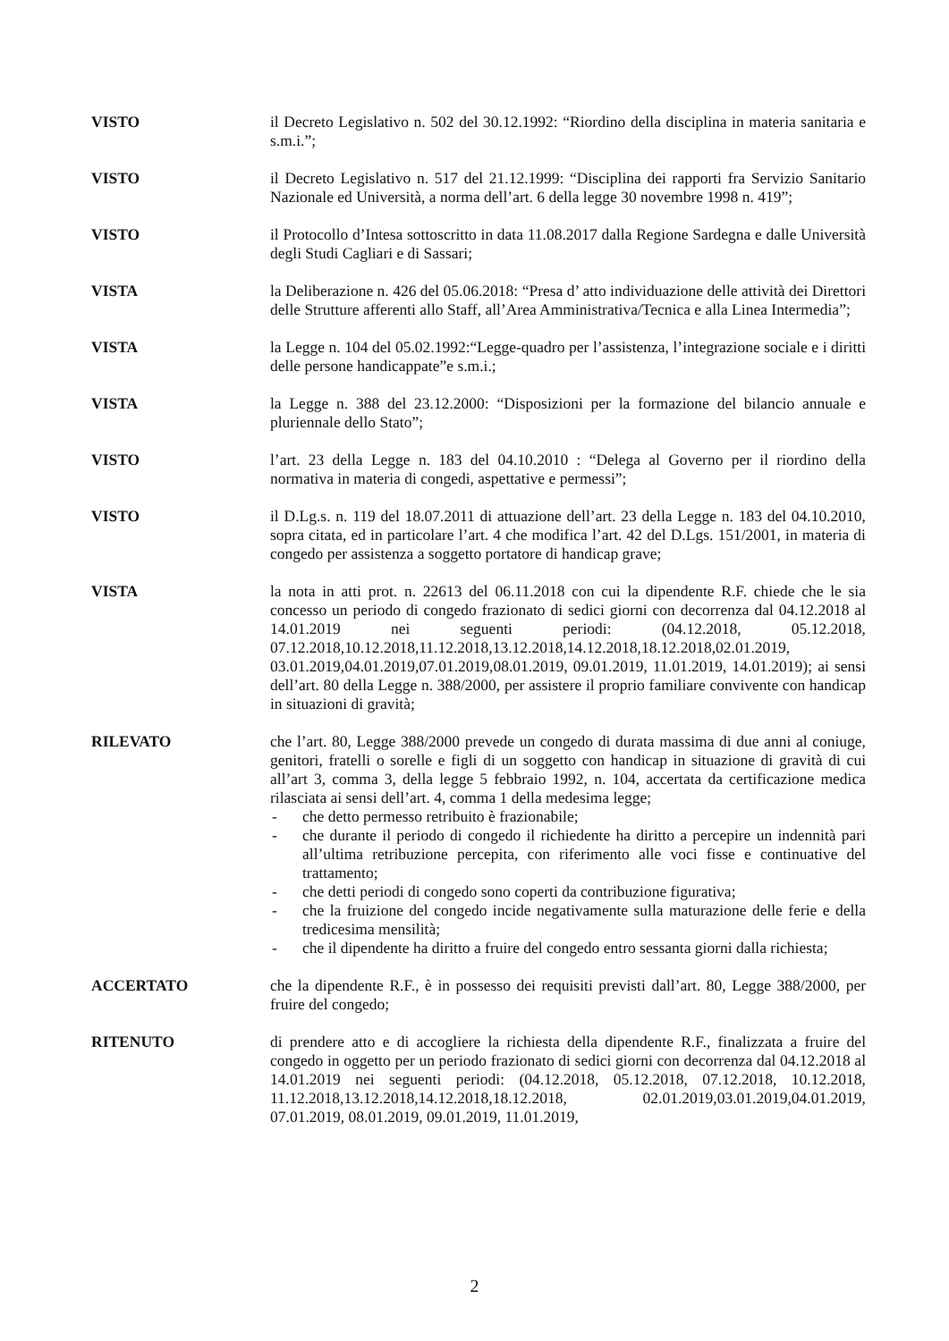VISTO il Decreto Legislativo n. 502 del 30.12.1992: “Riordino della disciplina in materia sanitaria e s.m.i.”;
VISTO il Decreto Legislativo n. 517 del 21.12.1999: “Disciplina dei rapporti fra Servizio Sanitario Nazionale ed Università, a norma dell’art. 6 della legge 30 novembre 1998 n. 419”;
VISTO il Protocollo d’Intesa sottoscritto in data 11.08.2017 dalla Regione Sardegna e dalle Università degli Studi Cagliari e di Sassari;
VISTA la Deliberazione n. 426 del 05.06.2018: “Presa d’ atto individuazione delle attività dei Direttori delle Strutture afferenti allo Staff, all’Area Amministrativa/Tecnica e alla Linea Intermedia”;
VISTA la Legge n. 104 del 05.02.1992:“Legge-quadro per l’assistenza, l’integrazione sociale e i diritti delle persone handicappate”e s.m.i.;
VISTA la Legge n. 388 del 23.12.2000: “Disposizioni per la formazione del bilancio annuale e pluriennale dello Stato”;
VISTO l’art. 23 della Legge n. 183 del 04.10.2010 : “Delega al Governo per il riordino della normativa in materia di congedi, aspettative e permessi”;
VISTO il D.Lg.s. n. 119 del 18.07.2011 di attuazione dell’art. 23 della Legge n. 183 del 04.10.2010, sopra citata, ed in particolare l’art. 4 che modifica l’art. 42 del D.Lgs. 151/2001, in materia di congedo per assistenza a soggetto portatore di handicap grave;
VISTA la nota in atti prot. n. 22613 del 06.11.2018 con cui la dipendente R.F. chiede che le sia concesso un periodo di congedo frazionato di sedici giorni con decorrenza dal 04.12.2018 al 14.01.2019 nei seguenti periodi: (04.12.2018, 05.12.2018, 07.12.2018,10.12.2018,11.12.2018,13.12.2018,14.12.2018,18.12.2018,02.01.2019, 03.01.2019,04.01.2019,07.01.2019,08.01.2019, 09.01.2019, 11.01.2019, 14.01.2019); ai sensi dell’art. 80 della Legge n. 388/2000, per assistere il proprio familiare convivente con handicap in situazioni di gravità;
RILEVATO che l’art. 80, Legge 388/2000 prevede un congedo di durata massima di due anni al coniuge, genitori, fratelli o sorelle e figli di un soggetto con handicap in situazione di gravità di cui all’art 3, comma 3, della legge 5 febbraio 1992, n. 104, accertata da certificazione medica rilasciata ai sensi dell’art. 4, comma 1 della medesima legge;
- che detto permesso retribuito è frazionabile;
- che durante il periodo di congedo il richiedente ha diritto a percepire un indennità pari all’ultima retribuzione percepita, con riferimento alle voci fisse e continuative del trattamento;
- che detti periodi di congedo sono coperti da contribuzione figurativa;
- che la fruizione del congedo incide negativamente sulla maturazione delle ferie e della tredicesima mensilità;
- che il dipendente ha diritto a fruire del congedo entro sessanta giorni dalla richiesta;
ACCERTATO che la dipendente R.F., è in possesso dei requisiti previsti dall’art. 80, Legge 388/2000, per fruire del congedo;
RITENUTO di prendere atto e di accogliere la richiesta della dipendente R.F., finalizzata a fruire del congedo in oggetto per un periodo frazionato di sedici giorni con decorrenza dal 04.12.2018 al 14.01.2019 nei seguenti periodi: (04.12.2018, 05.12.2018, 07.12.2018, 10.12.2018, 11.12.2018,13.12.2018,14.12.2018,18.12.2018, 02.01.2019,03.01.2019,04.01.2019, 07.01.2019, 08.01.2019, 09.01.2019, 11.01.2019,
2